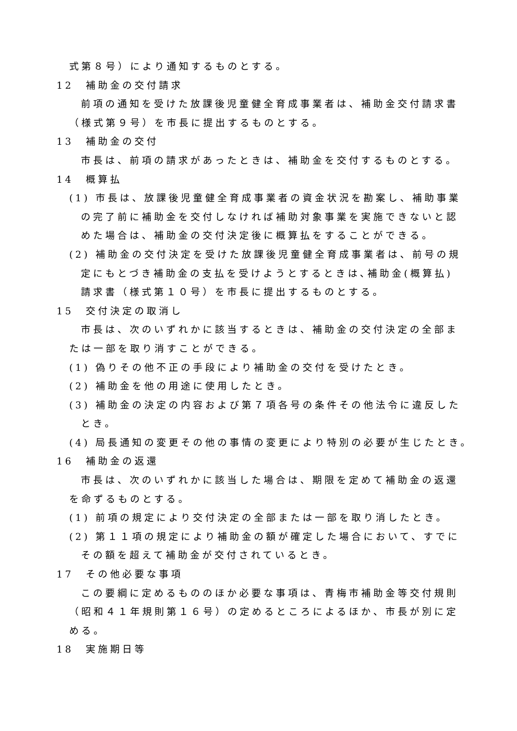式第８号）により通知するものとする。
12　補助金の交付請求
前項の通知を受けた放課後児童健全育成事業者は、補助金交付請求書
（様式第９号）を市長に提出するものとする。
13　補助金の交付
市長は、前項の請求があったときは、補助金を交付するものとする。
14　概算払
(1) 市長は、放課後児童健全育成事業者の資金状況を勘案し、補助事業
の完了前に補助金を交付しなければ補助対象事業を実施できないと認
めた場合は、補助金の交付決定後に概算払をすることができる。
(2) 補助金の交付決定を受けた放課後児童健全育成事業者は、前号の規
定にもとづき補助金の支払を受けようとするときは､補助金(概算払)
請求書（様式第１０号）を市長に提出するものとする。
15　交付決定の取消し
市長は、次のいずれかに該当するときは、補助金の交付決定の全部ま
たは一部を取り消すことができる。
(1) 偽りその他不正の手段により補助金の交付を受けたとき。
(2) 補助金を他の用途に使用したとき。
(3) 補助金の決定の内容および第７項各号の条件その他法令に違反した
とき。
(4) 局長通知の変更その他の事情の変更により特別の必要が生じたとき。
16　補助金の返還
市長は、次のいずれかに該当した場合は、期限を定めて補助金の返還
を命ずるものとする。
(1) 前項の規定により交付決定の全部または一部を取り消したとき。
(2) 第１１項の規定により補助金の額が確定した場合において、すでに
その額を超えて補助金が交付されているとき。
17　その他必要な事項
この要綱に定めるもののほか必要な事項は、青梅市補助金等交付規則
（昭和４１年規則第１６号）の定めるところによるほか、市長が別に定
める。
18　実施期日等